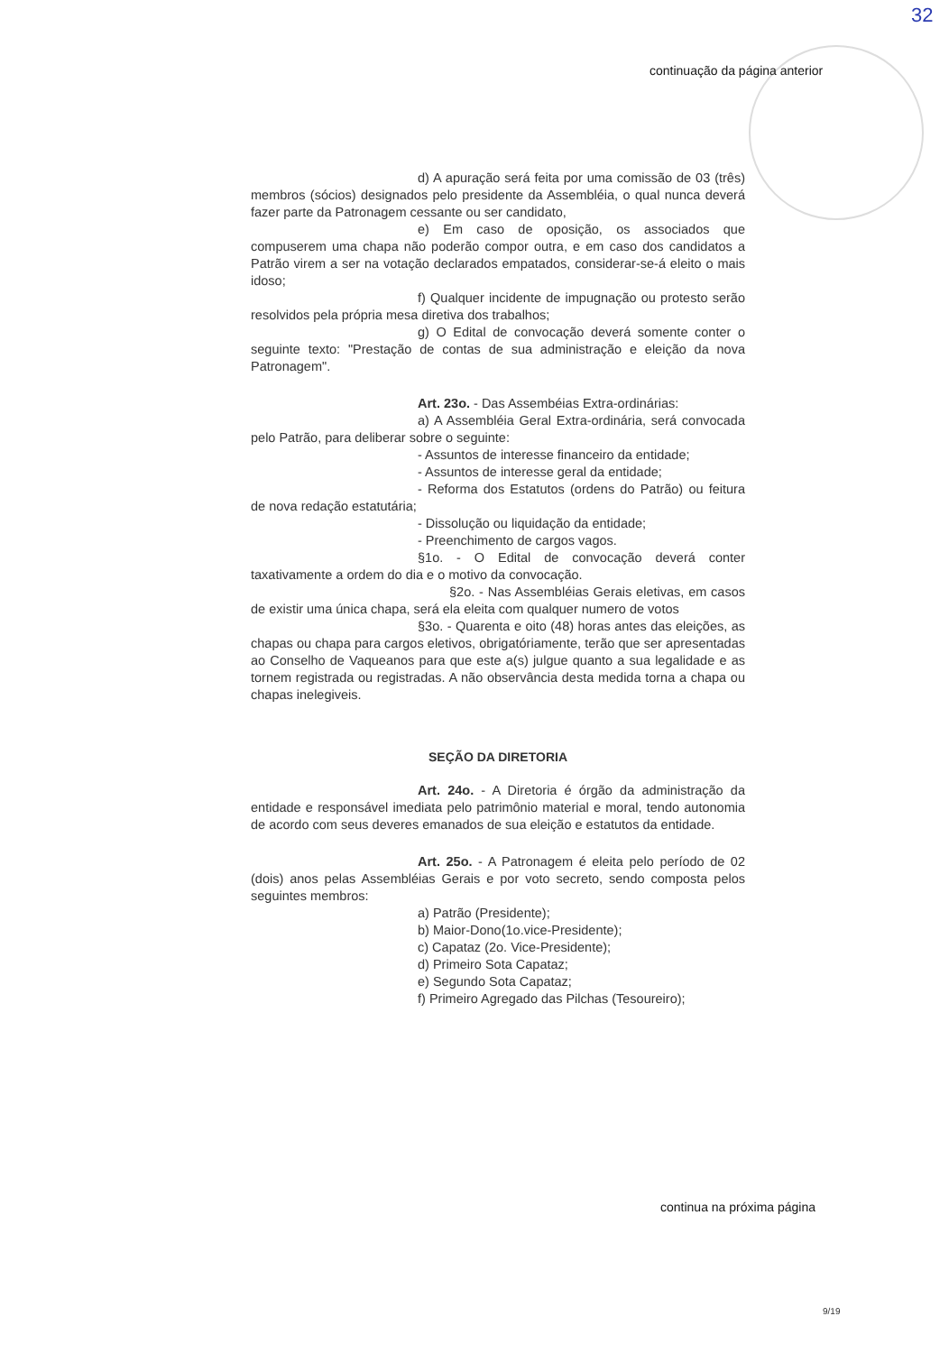32
continuação da página anterior
d) A apuração será feita por uma comissão de 03 (três) membros (sócios) designados pelo presidente da Assembléia, o qual nunca deverá fazer parte da Patronagem cessante ou ser candidato,
e) Em caso de oposição, os associados que compuserem uma chapa não poderão compor outra, e em caso dos candidatos a Patrão virem a ser na votação declarados empatados, considerar-se-á eleito o mais idoso;
f) Qualquer incidente de impugnação ou protesto serão resolvidos pela própria mesa diretiva dos trabalhos;
g) O Edital de convocação deverá somente conter o seguinte texto: "Prestação de contas de sua administração e eleição da nova Patronagem".
Art. 23o. - Das Assembéias Extra-ordinárias:
a) A Assembléia Geral Extra-ordinária, será convocada pelo Patrão, para deliberar sobre o seguinte:
- Assuntos de interesse financeiro da entidade;
- Assuntos de interesse geral da entidade;
- Reforma dos Estatutos (ordens do Patrão) ou feitura de nova redação estatutária;
- Dissolução ou liquidação da entidade;
- Preenchimento de cargos vagos.
§1o. - O Edital de convocação deverá conter taxativamente a ordem do dia e o motivo da convocação.
§2o. - Nas Assembléias Gerais eletivas, em casos de existir uma única chapa, será ela eleita com qualquer numero de votos
§3o. - Quarenta e oito (48) horas antes das eleições, as chapas ou chapa para cargos eletivos, obrigatóriamente, terão que ser apresentadas ao Conselho de Vaqueanos para que este a(s) julgue quanto a sua legalidade e as tornem registrada ou registradas. A não observância desta medida torna a chapa ou chapas inelegiveis.
SEÇÃO DA DIRETORIA
Art. 24o. - A Diretoria é órgão da administração da entidade e responsável imediata pelo patrimônio material e moral, tendo autonomia de acordo com seus deveres emanados de sua eleição e estatutos da entidade.
Art. 25o. - A Patronagem é eleita pelo período de 02 (dois) anos pelas Assembléias Gerais e por voto secreto, sendo composta pelos seguintes membros:
a) Patrão (Presidente);
b) Maior-Dono(1o.vice-Presidente);
c) Capataz (2o. Vice-Presidente);
d) Primeiro Sota Capataz;
e) Segundo Sota Capataz;
f) Primeiro Agregado das Pilchas (Tesoureiro);
continua na próxima página
9/19